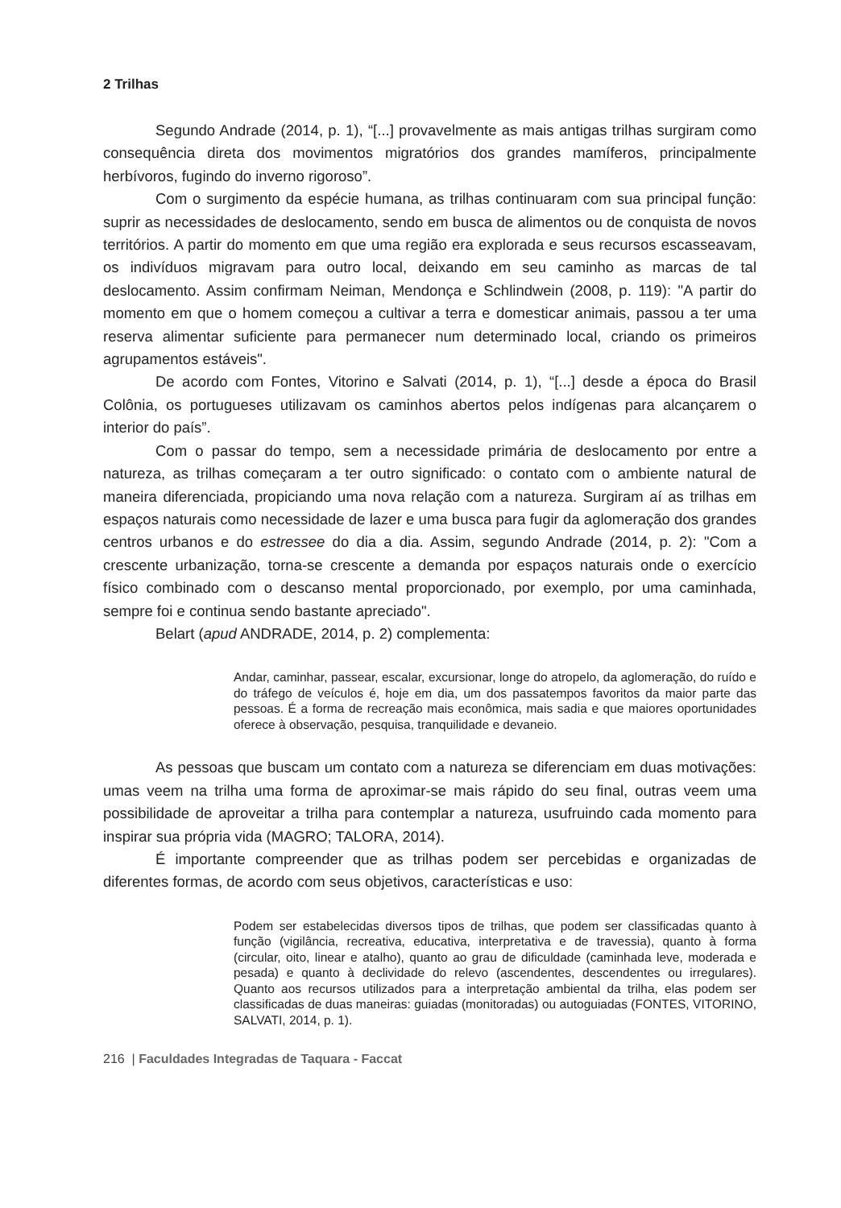2 Trilhas
Segundo Andrade (2014, p. 1), “[...] provavelmente as mais antigas trilhas surgiram como consequência direta dos movimentos migratórios dos grandes mamíferos, principalmente herbívoros, fugindo do inverno rigoroso”.
Com o surgimento da espécie humana, as trilhas continuaram com sua principal função: suprir as necessidades de deslocamento, sendo em busca de alimentos ou de conquista de novos territórios. A partir do momento em que uma região era explorada e seus recursos escasseavam, os indivíduos migravam para outro local, deixando em seu caminho as marcas de tal deslocamento. Assim confirmam Neiman, Mendonça e Schlindwein (2008, p. 119): "A partir do momento em que o homem começou a cultivar a terra e domesticar animais, passou a ter uma reserva alimentar suficiente para permanecer num determinado local, criando os primeiros agrupamentos estáveis".
De acordo com Fontes, Vitorino e Salvati (2014, p. 1), “[...] desde a época do Brasil Colônia, os portugueses utilizavam os caminhos abertos pelos indígenas para alcançarem o interior do país”.
Com o passar do tempo, sem a necessidade primária de deslocamento por entre a natureza, as trilhas começaram a ter outro significado: o contato com o ambiente natural de maneira diferenciada, propiciando uma nova relação com a natureza. Surgiram aí as trilhas em espaços naturais como necessidade de lazer e uma busca para fugir da aglomeração dos grandes centros urbanos e do estressee do dia a dia. Assim, segundo Andrade (2014, p. 2): "Com a crescente urbanização, torna-se crescente a demanda por espaços naturais onde o exercício físico combinado com o descanso mental proporcionado, por exemplo, por uma caminhada, sempre foi e continua sendo bastante apreciado".
Belart (apud ANDRADE, 2014, p. 2) complementa:
Andar, caminhar, passear, escalar, excursionar, longe do atropelo, da aglomeração, do ruído e do tráfego de veículos é, hoje em dia, um dos passatempos favoritos da maior parte das pessoas. É a forma de recreação mais econômica, mais sadia e que maiores oportunidades oferece à observação, pesquisa, tranquilidade e devaneio.
As pessoas que buscam um contato com a natureza se diferenciam em duas motivações: umas veem na trilha uma forma de aproximar-se mais rápido do seu final, outras veem uma possibilidade de aproveitar a trilha para contemplar a natureza, usufruindo cada momento para inspirar sua própria vida (MAGRO; TALORA, 2014).
É importante compreender que as trilhas podem ser percebidas e organizadas de diferentes formas, de acordo com seus objetivos, características e uso:
Podem ser estabelecidas diversos tipos de trilhas, que podem ser classificadas quanto à função (vigilância, recreativa, educativa, interpretativa e de travessia), quanto à forma (circular, oito, linear e atalho), quanto ao grau de dificuldade (caminhada leve, moderada e pesada) e quanto à declividade do relevo (ascendentes, descendentes ou irregulares). Quanto aos recursos utilizados para a interpretação ambiental da trilha, elas podem ser classificadas de duas maneiras: guiadas (monitoradas) ou autoguiadas (FONTES, VITORINO, SALVATI, 2014, p. 1).
216 | Faculdades Integradas de Taquara - Faccat